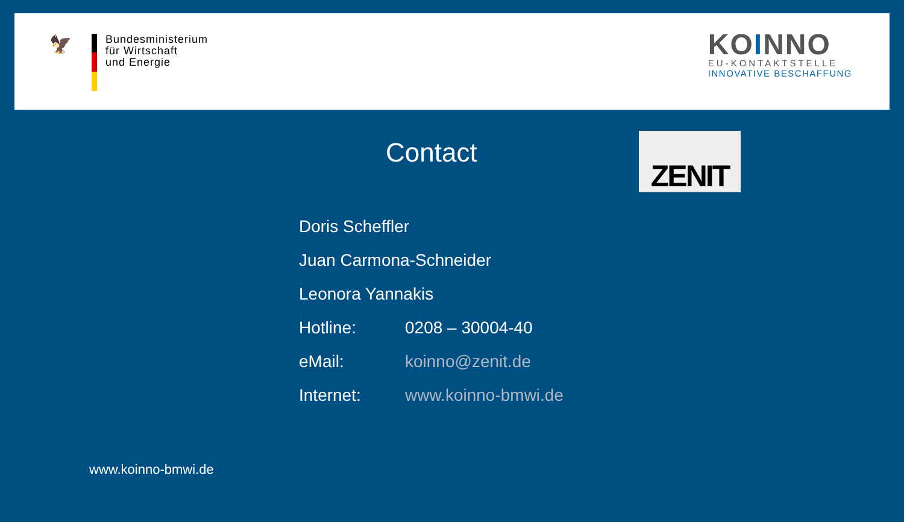🦅
Bundesministerium
für Wirtschaft
und Energie
KOINNO
EU-KONTAKTSTELLE
INNOVATIVE BESCHAFFUNG
Contact ZENIT
Doris Scheffler
Juan Carmona-Schneider
Leonora Yannakis
Hotline: 0208 – 30004-40
eMail: koinno@zenit.de
Internet: www.koinno-bmwi.de
www.koinno-bmwi.de